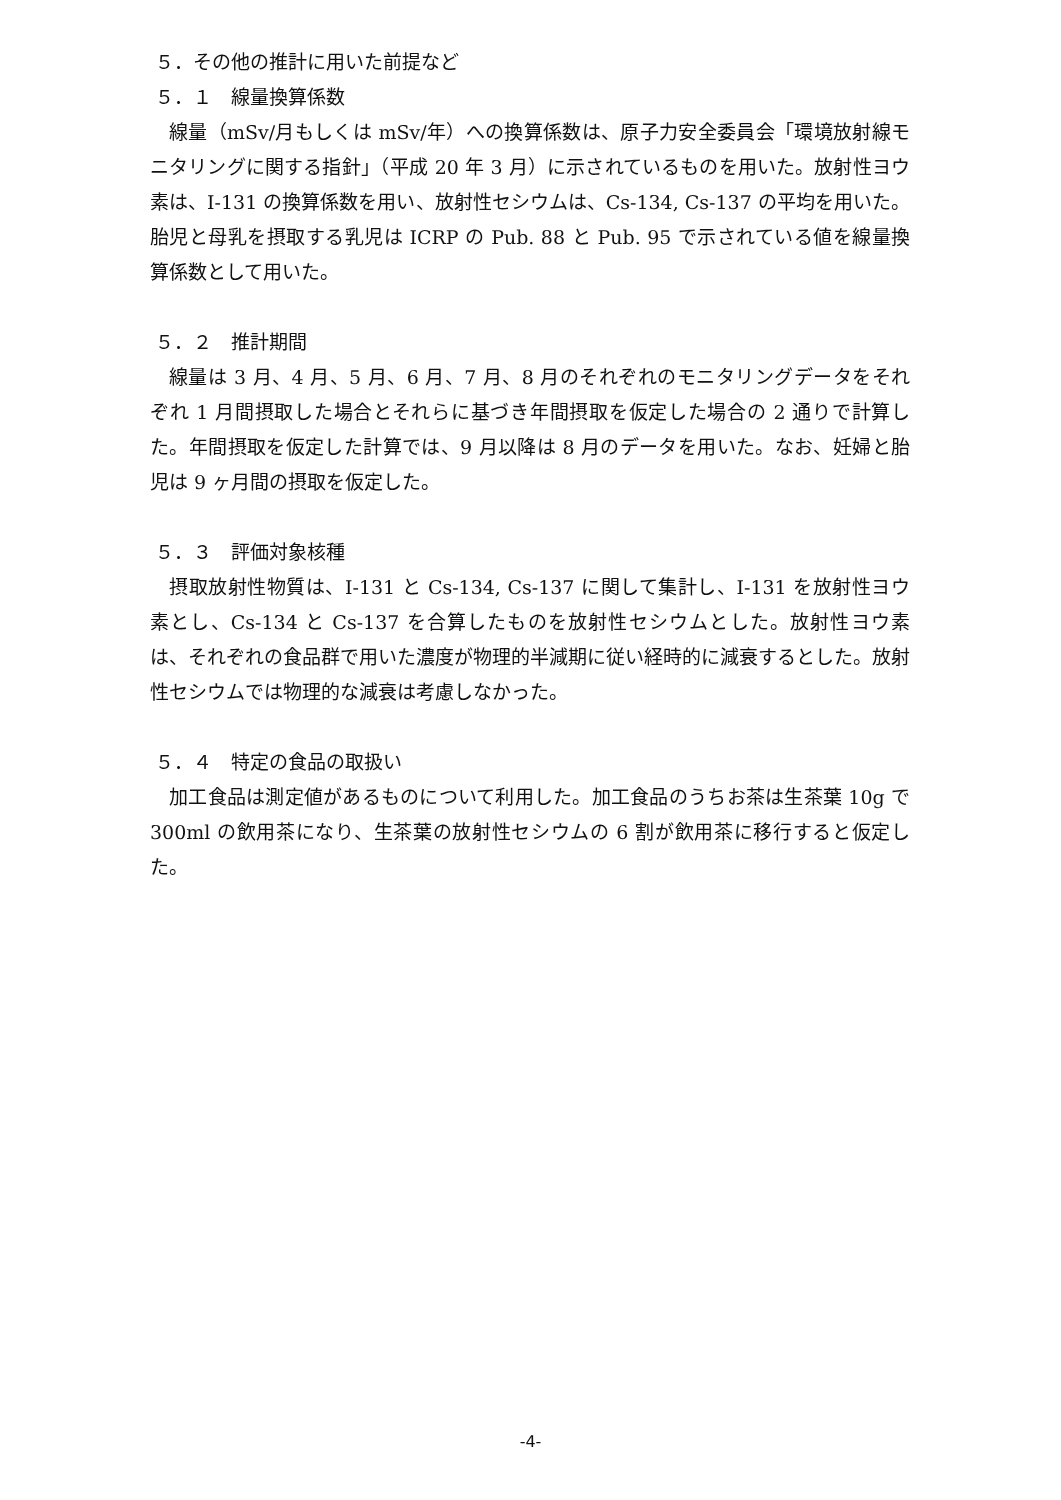５．その他の推計に用いた前提など
５．１　線量換算係数
線量（mSv/月もしくは mSv/年）への換算係数は、原子力安全委員会「環境放射線モニタリングに関する指針」（平成 20 年 3 月）に示されているものを用いた。放射性ヨウ素は、I-131 の換算係数を用い、放射性セシウムは、Cs-134, Cs-137 の平均を用いた。胎児と母乳を摂取する乳児は ICRP の Pub. 88 と Pub. 95 で示されている値を線量換算係数として用いた。
５．２　推計期間
線量は 3 月、4 月、5 月、6 月、7 月、8 月のそれぞれのモニタリングデータをそれぞれ 1 月間摂取した場合とそれらに基づき年間摂取を仮定した場合の 2 通りで計算した。年間摂取を仮定した計算では、9 月以降は 8 月のデータを用いた。なお、妊婦と胎児は 9 ヶ月間の摂取を仮定した。
５．３　評価対象核種
摂取放射性物質は、I-131 と Cs-134, Cs-137 に関して集計し、I-131 を放射性ヨウ素とし、Cs-134 と Cs-137 を合算したものを放射性セシウムとした。放射性ヨウ素は、それぞれの食品群で用いた濃度が物理的半減期に従い経時的に減衰するとした。放射性セシウムでは物理的な減衰は考慮しなかった。
５．４　特定の食品の取扱い
加工食品は測定値があるものについて利用した。加工食品のうちお茶は生茶葉 10g で 300ml の飲用茶になり、生茶葉の放射性セシウムの 6 割が飲用茶に移行すると仮定した。
-4-